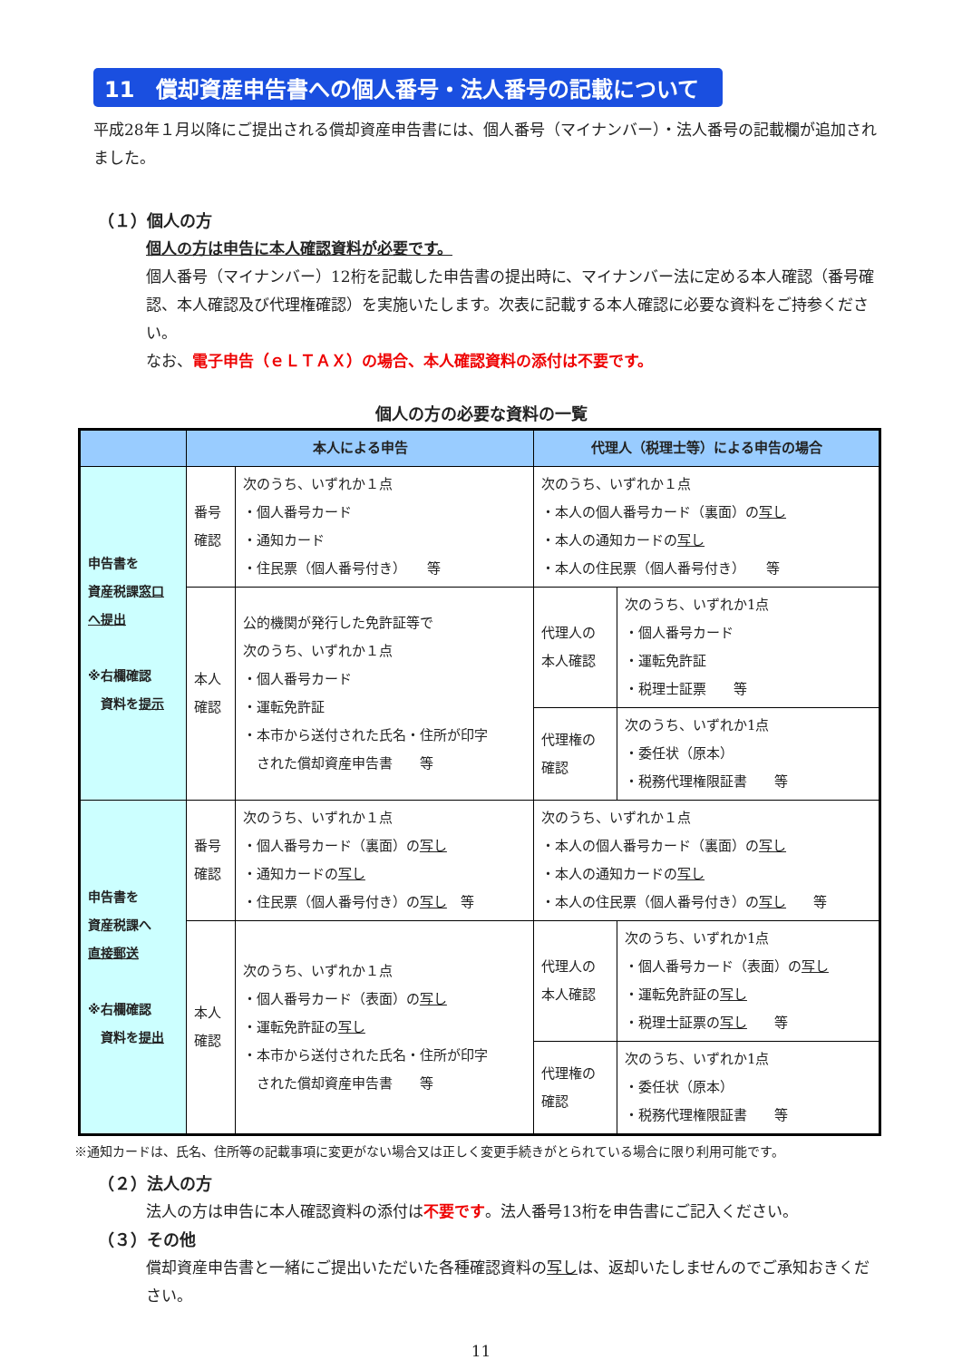11　償却資産申告書への個人番号・法人番号の記載について
平成28年１月以降にご提出される償却資産申告書には、個人番号（マイナンバー）・法人番号の記載欄が追加されました。
（１）個人の方
個人の方は申告に本人確認資料が必要です。
個人番号（マイナンバー）12桁を記載した申告書の提出時に、マイナンバー法に定める本人確認（番号確認、本人確認及び代理権確認）を実施いたします。次表に記載する本人確認に必要な資料をご持参ください。
なお、電子申告（ｅＬＴＡＸ）の場合、本人確認資料の添付は不要です。
個人の方の必要な資料の一覧
| | 本人による申告 | | 代理人（税理士等）による申告の場合 | |
| --- | --- | --- | --- | --- |
| 申告書を 資産税課 窓口 へ提出 ※右欄確認 資料を 提示 | 番号 確認 | 次のうち、いずれか１点 ・個人番号カード ・通知カード ・住民票（個人番号付き） 等 | 次のうち、いずれか１点 ・本人の個人番号カード（裏面）の 写し ・本人の通知カードの 写し ・本人の住民票（個人番号付き） 等 | |
| | 本人 確認 | 公的機関が発行した免許証等で 次のうち、いずれか１点 ・個人番号カード ・運転免許証 ・本市から送付された氏名・住所が印字 された償却資産申告書 等 | 代理人の 本人確認 | 次のうち、いずれか1点 ・個人番号カード ・運転免許証 ・税理士証票 等 |
| | | | 代理権の 確認 | 次のうち、いずれか1点 ・委任状（原本） ・税務代理権限証書 等 |
| 申告書を 資産税課へ 直接郵送 ※右欄確認 資料を 提出 | 番号 確認 | 次のうち、いずれか１点 ・個人番号カード（裏面）の 写し ・通知カードの 写し ・住民票（個人番号付き）の 写し 等 | 次のうち、いずれか１点 ・本人の個人番号カード（裏面）の 写し ・本人の通知カードの 写し ・本人の住民票（個人番号付き）の 写し 等 | |
| | 本人 確認 | 次のうち、いずれか１点 ・個人番号カード（表面）の 写し ・運転免許証の 写し ・本市から送付された氏名・住所が印字 された償却資産申告書 等 | 代理人の 本人確認 | 次のうち、いずれか1点 ・個人番号カード（表面）の 写し ・運転免許証の 写し ・税理士証票の 写し 等 |
| | | | 代理権の 確認 | 次のうち、いずれか1点 ・委任状（原本） ・税務代理権限証書 等 |
※通知カードは、氏名、住所等の記載事項に変更がない場合又は正しく変更手続きがとられている場合に限り利用可能です。
（２）法人の方
法人の方は申告に本人確認資料の添付は不要です。法人番号13桁を申告書にご記入ください。
（３）その他
償却資産申告書と一緒にご提出いただいた各種確認資料の写しは、返却いたしませんのでご承知おきください。
11